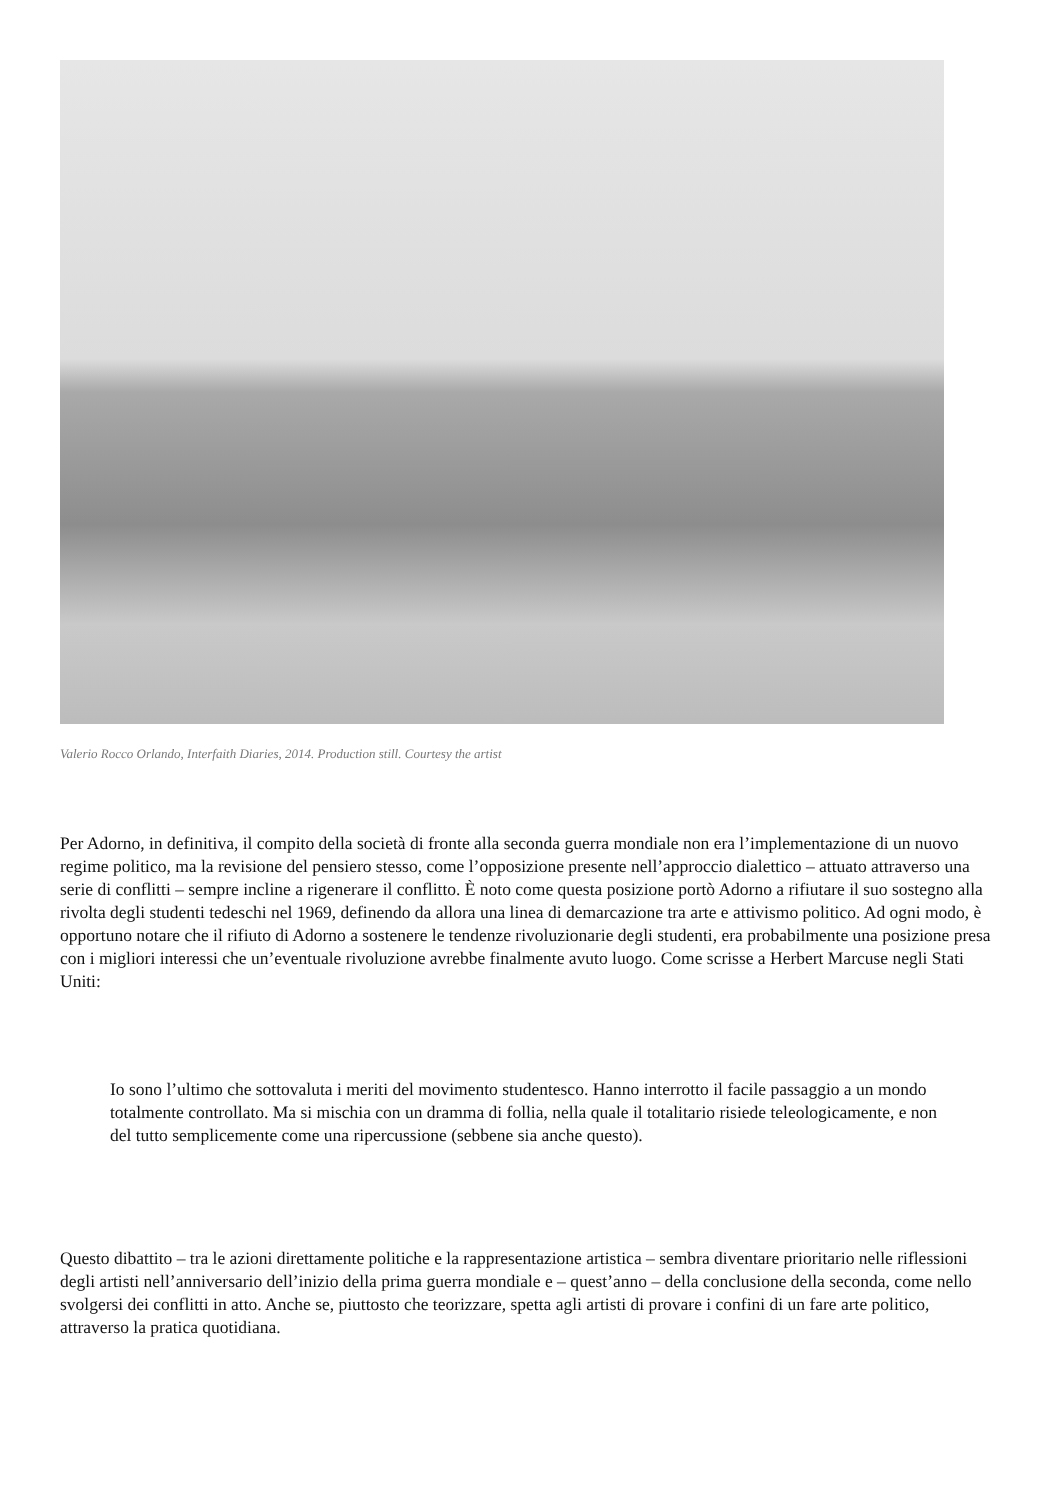Valerio Rocco Orlando, Interfaith Diaries, 2014. Production still. Courtesy the artist
Per Adorno, in definitiva, il compito della società di fronte alla seconda guerra mondiale non era l’implementazione di un nuovo regime politico, ma la revisione del pensiero stesso, come l’opposizione presente nell’approccio dialettico – attuato attraverso una serie di conflitti – sempre incline a rigenerare il conflitto. È noto come questa posizione portò Adorno a rifiutare il suo sostegno alla rivolta degli studenti tedeschi nel 1969, definendo da allora una linea di demarcazione tra arte e attivismo politico. Ad ogni modo, è opportuno notare che il rifiuto di Adorno a sostenere le tendenze rivoluzionarie degli studenti, era probabilmente una posizione presa con i migliori interessi che un’eventuale rivoluzione avrebbe finalmente avuto luogo. Come scrisse a Herbert Marcuse negli Stati Uniti:
Io sono l’ultimo che sottovaluta i meriti del movimento studentesco. Hanno interrotto il facile passaggio a un mondo totalmente controllato. Ma si mischia con un dramma di follia, nella quale il totalitario risiede teleologicamente, e non del tutto semplicemente come una ripercussione (sebbene sia anche questo).
Questo dibattito – tra le azioni direttamente politiche e la rappresentazione artistica – sembra diventare prioritario nelle riflessioni degli artisti nell’anniversario dell’inizio della prima guerra mondiale e – quest’anno – della conclusione della seconda, come nello svolgersi dei conflitti in atto. Anche se, piuttosto che teorizzare, spetta agli artisti di provare i confini di un fare arte politico, attraverso la pratica quotidiana.